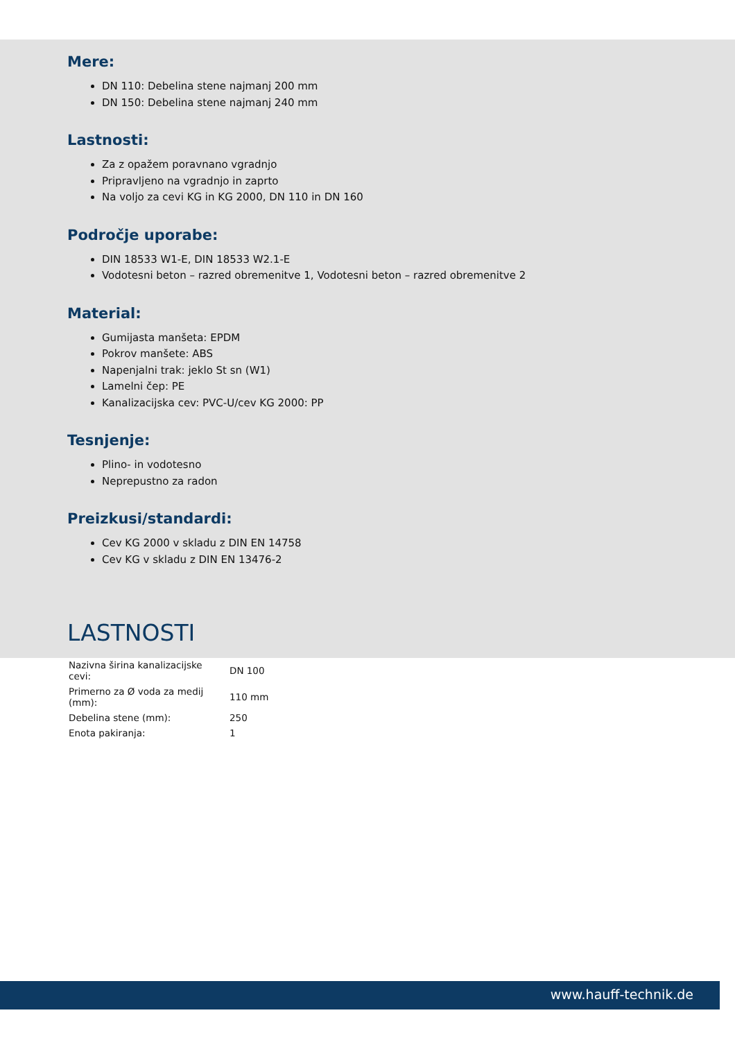Mere:
DN 110: Debelina stene najmanj 200 mm
DN 150: Debelina stene najmanj 240 mm
Lastnosti:
Za z opažem poravnano vgradnjo
Pripravljeno na vgradnjo in zaprto
Na voljo za cevi KG in KG 2000, DN 110 in DN 160
Področje uporabe:
DIN 18533 W1-E, DIN 18533 W2.1-E
Vodotesni beton – razred obremenitve 1, Vodotesni beton – razred obremenitve 2
Material:
Gumijasta manšeta: EPDM
Pokrov manšete: ABS
Napenjalni trak: jeklo St sn (W1)
Lamelni čep: PE
Kanalizacijska cev: PVC-U/cev KG 2000: PP
Tesnjenje:
Plino- in vodotesno
Neprepustno za radon
Preizkusi/standardi:
Cev KG 2000 v skladu z DIN EN 14758
Cev KG v skladu z DIN EN 13476-2
LASTNOSTI
| Nazivna širina kanalizacijske cevi: | DN 100 |
| Primerno za Ø voda za medij (mm): | 110 mm |
| Debelina stene (mm): | 250 |
| Enota pakiranja: | 1 |
www.hauff-technik.de